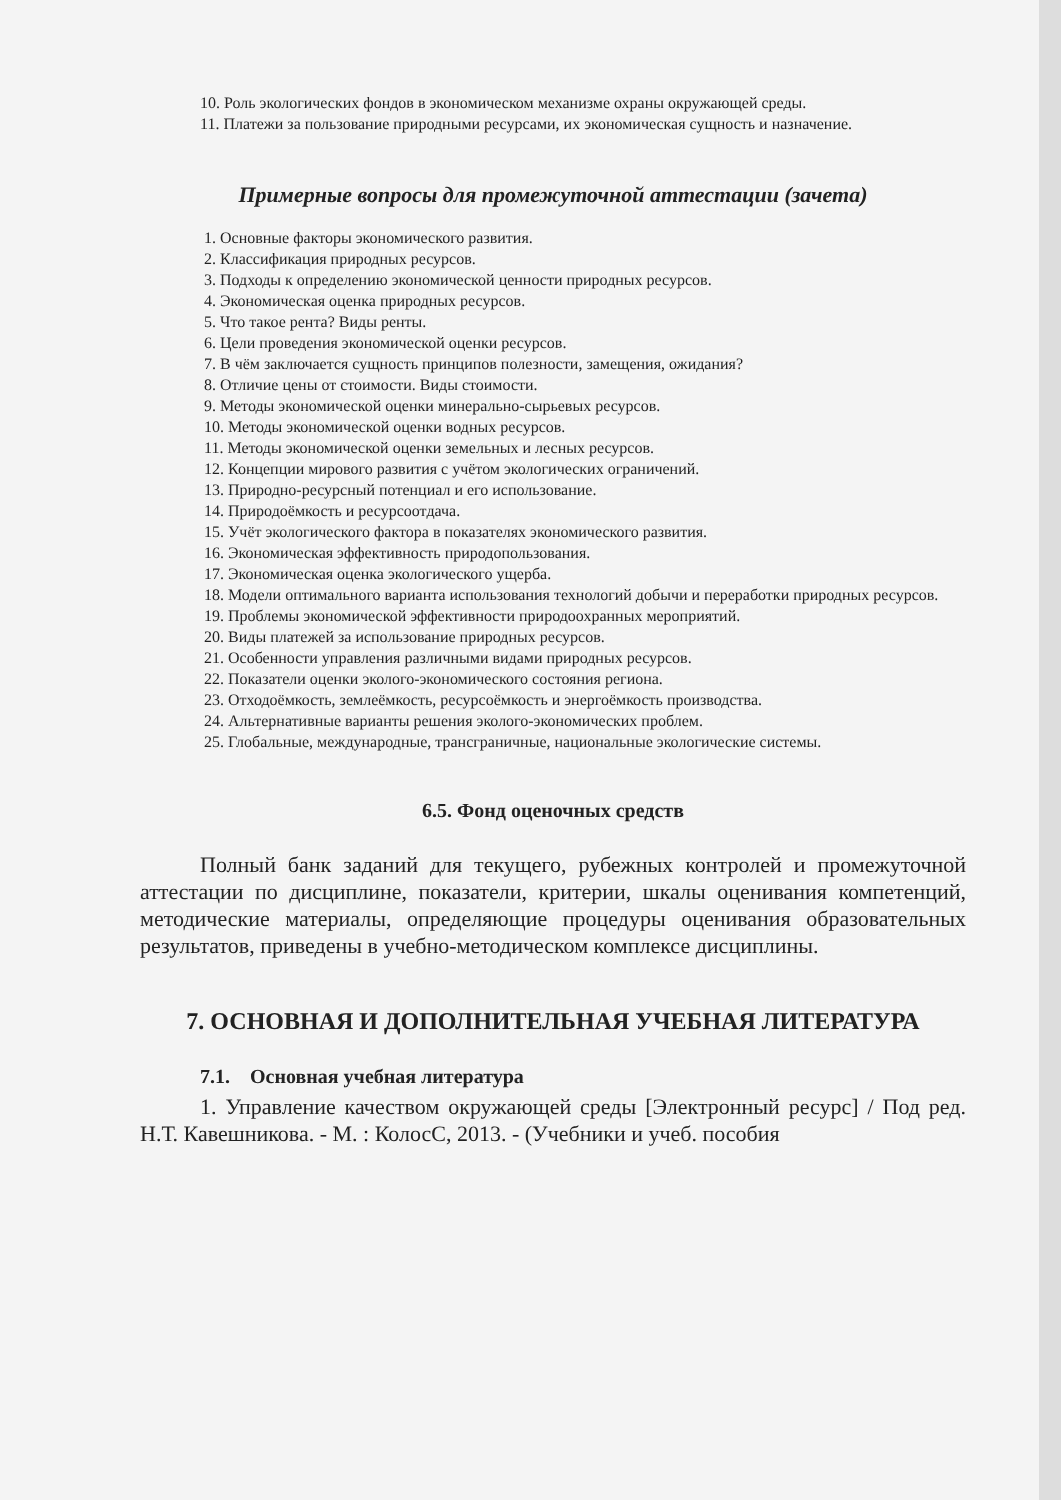10. Роль экологических фондов в экономическом механизме охраны окружающей среды.
11. Платежи за пользование природными ресурсами, их экономическая сущность и назначение.
Примерные вопросы для промежуточной аттестации (зачета)
1. Основные факторы экономического развития.
2. Классификация природных ресурсов.
3. Подходы к определению экономической ценности природных ресурсов.
4. Экономическая оценка природных ресурсов.
5. Что такое рента? Виды ренты.
6. Цели проведения экономической оценки ресурсов.
7. В чём заключается сущность принципов полезности, замещения, ожидания?
8. Отличие цены от стоимости. Виды стоимости.
9. Методы экономической оценки минерально-сырьевых ресурсов.
10. Методы экономической оценки водных ресурсов.
11. Методы экономической оценки земельных и лесных ресурсов.
12. Концепции мирового развития с учётом экологических ограничений.
13. Природно-ресурсный потенциал и его использование.
14. Природоёмкость и ресурсоотдача.
15. Учёт экологического фактора в показателях экономического развития.
16. Экономическая эффективность природопользования.
17. Экономическая оценка экологического ущерба.
18. Модели оптимального варианта использования технологий добычи и переработки природных ресурсов.
19. Проблемы экономической эффективности природоохранных мероприятий.
20. Виды платежей за использование природных ресурсов.
21. Особенности управления различными видами природных ресурсов.
22. Показатели оценки эколого-экономического состояния региона.
23. Отходоёмкость, землеёмкость, ресурсоёмкость и энергоёмкость производства.
24. Альтернативные варианты решения эколого-экономических проблем.
25. Глобальные, международные, трансграничные, национальные экологические системы.
6.5. Фонд оценочных средств
Полный банк заданий для текущего, рубежных контролей и промежуточной аттестации по дисциплине, показатели, критерии, шкалы оценивания компетенций, методические материалы, определяющие процедуры оценивания образовательных результатов, приведены в учебно-методическом комплексе дисциплины.
7. ОСНОВНАЯ И ДОПОЛНИТЕЛЬНАЯ УЧЕБНАЯ ЛИТЕРАТУРА
7.1. Основная учебная литература
1. Управление качеством окружающей среды [Электронный ресурс] / Под ред. Н.Т. Кавешникова. - М. : КолосС, 2013. - (Учебники и учеб. пособия